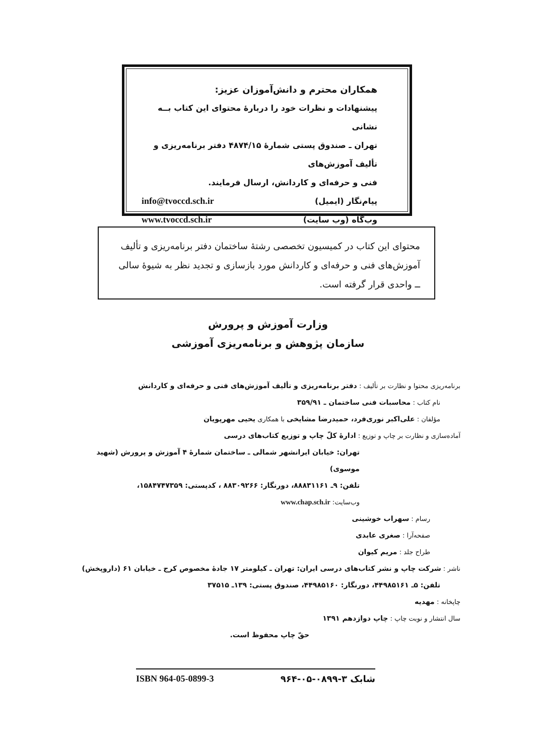همکاران محترم و دانش‌آموزان عزیز:
پیشنهادات و نظرات خود را دربارهٔ محتوای این کتاب بــه نشانی
تهران ـ صندوق پستی شمارهٔ ۴۸۷۴/۱۵ دفتر برنامه‌ریزی و تألیف آموزش‌های
فنی و حرفه‌ای و کاردانش، ارسال فرمایند.
پیام‌نگار (ایمیل) info@tvoccd.sch.ir
وب‌گاه (وب سایت) www.tvoccd.sch.ir
محتوای این کتاب در کمیسیون تخصصی رشتهٔ ساختمان دفتر برنامه‌ریزی و تألیف آموزش‌های فنی و حرفه‌ای و کاردانش مورد بازسازی و تجدید نظر به شیوهٔ سالی ــ واحدی قرار گرفته است.
وزارت آموزش و پرورش
سازمان پژوهش و برنامه‌ریزی آموزشی
برنامه‌ریزی محتوا و نظارت بر تألیف : دفتر برنامه‌ریزی و تألیف آموزش‌های فنی و حرفه‌ای و کاردانش
نام کتاب : محاسبات فنی ساختمان ـ ۳۵۹/۹۱
مؤلفان : علی‌اکبر نوری‌فرد، حمیدرضا مشایخی با همکاری یحیی مهرپویان
آماده‌سازی و نظارت بر چاپ و توزیع : ادارهٔ کلّ چاپ و توزیع کتاب‌های درسی
تهران: خیابان ایرانشهر شمالی ـ ساختمان شمارهٔ ۴ آموزش و پرورش (شهید موسوی)
تلفن: ۹ـ ۸۸۸۳۱۱۶۱، دورنگار: ۸۸۳۰۹۲۶۶ ، کدپستی: ۱۵۸۴۷۴۷۳۵۹،
وب‌سایت: www.chap.sch.ir
رسام : سهراب خوشینی
صفحه‌آرا : صغری عابدی
طراح جلد : مریم کیوان
ناشر : شرکت چاپ و نشر کتاب‌های درسی ایران: تهران ـ کیلومتر ۱۷ جادهٔ مخصوص کرج ـ خیابان ۶۱ (داروپخش)
تلفن: ۵ـ ۴۴۹۸۵۱۶۱، دورنگار: ۴۴۹۸۵۱۶۰، صندوق پستی: ۱۳۹ـ ۳۷۵۱۵
چاپخانه : مهدیه
سال انتشار و نوبت چاپ : چاپ دوازدهم ۱۳۹۱
حقّ چاپ محفوظ است.
شابک ۳-۰۸۹۹-۰۵-۹۶۴ ISBN 964-05-0899-3